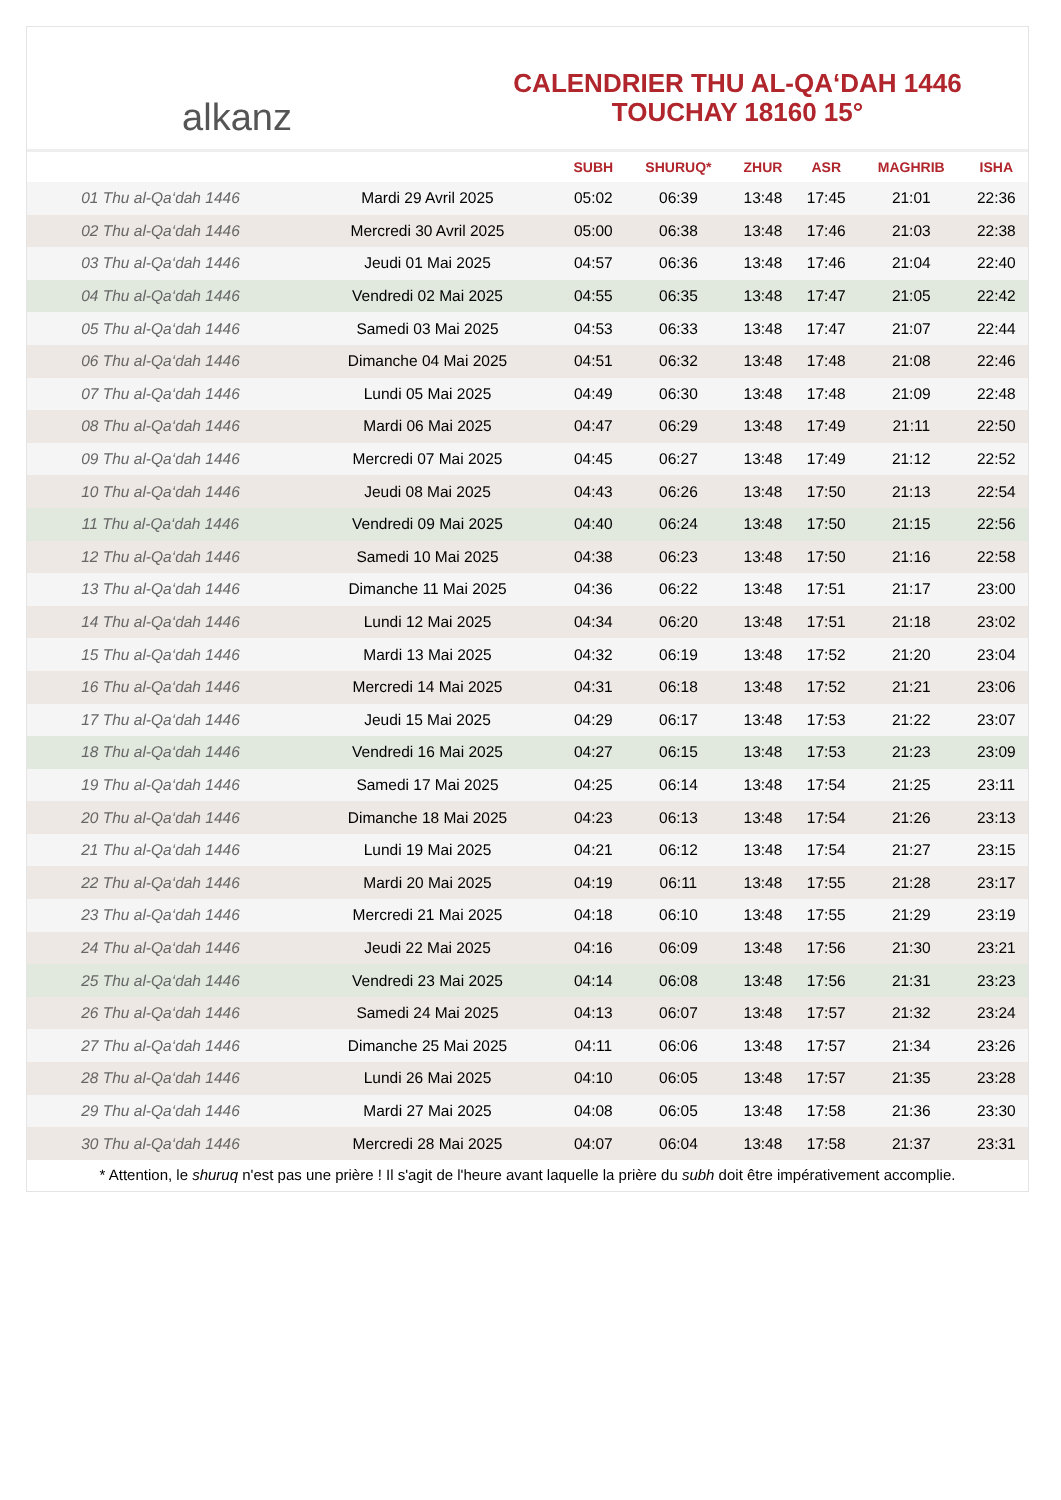alkanz
CALENDRIER THU AL-QA‘DAH 1446
TOUCHAY 18160 15°
| | | SUBH | SHURUQ* | ZHUR | ASR | MAGHRIB | ISHA |
| --- | --- | --- | --- | --- | --- | --- | --- |
| 01 Thu al-Qa‘dah 1446 | Mardi 29 Avril 2025 | 05:02 | 06:39 | 13:48 | 17:45 | 21:01 | 22:36 |
| 02 Thu al-Qa‘dah 1446 | Mercredi 30 Avril 2025 | 05:00 | 06:38 | 13:48 | 17:46 | 21:03 | 22:38 |
| 03 Thu al-Qa‘dah 1446 | Jeudi 01 Mai 2025 | 04:57 | 06:36 | 13:48 | 17:46 | 21:04 | 22:40 |
| 04 Thu al-Qa‘dah 1446 | Vendredi 02 Mai 2025 | 04:55 | 06:35 | 13:48 | 17:47 | 21:05 | 22:42 |
| 05 Thu al-Qa‘dah 1446 | Samedi 03 Mai 2025 | 04:53 | 06:33 | 13:48 | 17:47 | 21:07 | 22:44 |
| 06 Thu al-Qa‘dah 1446 | Dimanche 04 Mai 2025 | 04:51 | 06:32 | 13:48 | 17:48 | 21:08 | 22:46 |
| 07 Thu al-Qa‘dah 1446 | Lundi 05 Mai 2025 | 04:49 | 06:30 | 13:48 | 17:48 | 21:09 | 22:48 |
| 08 Thu al-Qa‘dah 1446 | Mardi 06 Mai 2025 | 04:47 | 06:29 | 13:48 | 17:49 | 21:11 | 22:50 |
| 09 Thu al-Qa‘dah 1446 | Mercredi 07 Mai 2025 | 04:45 | 06:27 | 13:48 | 17:49 | 21:12 | 22:52 |
| 10 Thu al-Qa‘dah 1446 | Jeudi 08 Mai 2025 | 04:43 | 06:26 | 13:48 | 17:50 | 21:13 | 22:54 |
| 11 Thu al-Qa‘dah 1446 | Vendredi 09 Mai 2025 | 04:40 | 06:24 | 13:48 | 17:50 | 21:15 | 22:56 |
| 12 Thu al-Qa‘dah 1446 | Samedi 10 Mai 2025 | 04:38 | 06:23 | 13:48 | 17:50 | 21:16 | 22:58 |
| 13 Thu al-Qa‘dah 1446 | Dimanche 11 Mai 2025 | 04:36 | 06:22 | 13:48 | 17:51 | 21:17 | 23:00 |
| 14 Thu al-Qa‘dah 1446 | Lundi 12 Mai 2025 | 04:34 | 06:20 | 13:48 | 17:51 | 21:18 | 23:02 |
| 15 Thu al-Qa‘dah 1446 | Mardi 13 Mai 2025 | 04:32 | 06:19 | 13:48 | 17:52 | 21:20 | 23:04 |
| 16 Thu al-Qa‘dah 1446 | Mercredi 14 Mai 2025 | 04:31 | 06:18 | 13:48 | 17:52 | 21:21 | 23:06 |
| 17 Thu al-Qa‘dah 1446 | Jeudi 15 Mai 2025 | 04:29 | 06:17 | 13:48 | 17:53 | 21:22 | 23:07 |
| 18 Thu al-Qa‘dah 1446 | Vendredi 16 Mai 2025 | 04:27 | 06:15 | 13:48 | 17:53 | 21:23 | 23:09 |
| 19 Thu al-Qa‘dah 1446 | Samedi 17 Mai 2025 | 04:25 | 06:14 | 13:48 | 17:54 | 21:25 | 23:11 |
| 20 Thu al-Qa‘dah 1446 | Dimanche 18 Mai 2025 | 04:23 | 06:13 | 13:48 | 17:54 | 21:26 | 23:13 |
| 21 Thu al-Qa‘dah 1446 | Lundi 19 Mai 2025 | 04:21 | 06:12 | 13:48 | 17:54 | 21:27 | 23:15 |
| 22 Thu al-Qa‘dah 1446 | Mardi 20 Mai 2025 | 04:19 | 06:11 | 13:48 | 17:55 | 21:28 | 23:17 |
| 23 Thu al-Qa‘dah 1446 | Mercredi 21 Mai 2025 | 04:18 | 06:10 | 13:48 | 17:55 | 21:29 | 23:19 |
| 24 Thu al-Qa‘dah 1446 | Jeudi 22 Mai 2025 | 04:16 | 06:09 | 13:48 | 17:56 | 21:30 | 23:21 |
| 25 Thu al-Qa‘dah 1446 | Vendredi 23 Mai 2025 | 04:14 | 06:08 | 13:48 | 17:56 | 21:31 | 23:23 |
| 26 Thu al-Qa‘dah 1446 | Samedi 24 Mai 2025 | 04:13 | 06:07 | 13:48 | 17:57 | 21:32 | 23:24 |
| 27 Thu al-Qa‘dah 1446 | Dimanche 25 Mai 2025 | 04:11 | 06:06 | 13:48 | 17:57 | 21:34 | 23:26 |
| 28 Thu al-Qa‘dah 1446 | Lundi 26 Mai 2025 | 04:10 | 06:05 | 13:48 | 17:57 | 21:35 | 23:28 |
| 29 Thu al-Qa‘dah 1446 | Mardi 27 Mai 2025 | 04:08 | 06:05 | 13:48 | 17:58 | 21:36 | 23:30 |
| 30 Thu al-Qa‘dah 1446 | Mercredi 28 Mai 2025 | 04:07 | 06:04 | 13:48 | 17:58 | 21:37 | 23:31 |
* Attention, le shuruq n'est pas une prière ! Il s'agit de l'heure avant laquelle la prière du subh doit être impérativement accomplie.